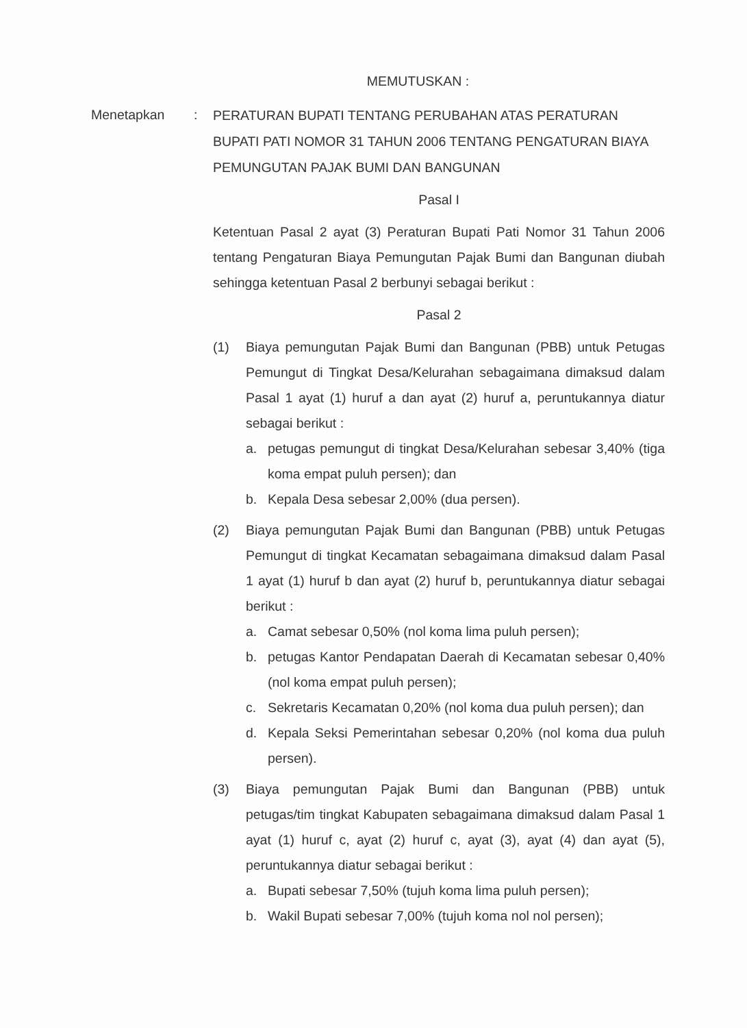MEMUTUSKAN :
Menetapkan :
PERATURAN BUPATI TENTANG PERUBAHAN ATAS PERATURAN BUPATI PATI NOMOR 31 TAHUN 2006 TENTANG PENGATURAN BIAYA PEMUNGUTAN PAJAK BUMI DAN BANGUNAN
Pasal I
Ketentuan Pasal 2 ayat (3) Peraturan Bupati Pati Nomor 31 Tahun 2006 tentang Pengaturan Biaya Pemungutan Pajak Bumi dan Bangunan diubah sehingga ketentuan Pasal 2 berbunyi sebagai berikut :
Pasal 2
(1) Biaya pemungutan Pajak Bumi dan Bangunan (PBB) untuk Petugas Pemungut di Tingkat Desa/Kelurahan sebagaimana dimaksud dalam Pasal 1 ayat (1) huruf a dan ayat (2) huruf a, peruntukannya diatur sebagai berikut :
a. petugas pemungut di tingkat Desa/Kelurahan sebesar 3,40% (tiga koma empat puluh persen); dan
b. Kepala Desa sebesar 2,00% (dua persen).
(2) Biaya pemungutan Pajak Bumi dan Bangunan (PBB) untuk Petugas Pemungut di tingkat Kecamatan sebagaimana dimaksud dalam Pasal 1 ayat (1) huruf b dan ayat (2) huruf b, peruntukannya diatur sebagai berikut :
a. Camat sebesar 0,50% (nol koma lima puluh persen);
b. petugas Kantor Pendapatan Daerah di Kecamatan sebesar 0,40% (nol koma empat puluh persen);
c. Sekretaris Kecamatan 0,20% (nol koma dua puluh persen); dan
d. Kepala Seksi Pemerintahan sebesar 0,20% (nol koma dua puluh persen).
(3) Biaya pemungutan Pajak Bumi dan Bangunan (PBB) untuk petugas/tim tingkat Kabupaten sebagaimana dimaksud dalam Pasal 1 ayat (1) huruf c, ayat (2) huruf c, ayat (3), ayat (4) dan ayat (5), peruntukannya diatur sebagai berikut :
a. Bupati sebesar 7,50% (tujuh koma lima puluh persen);
b. Wakil Bupati sebesar 7,00% (tujuh koma nol nol persen);